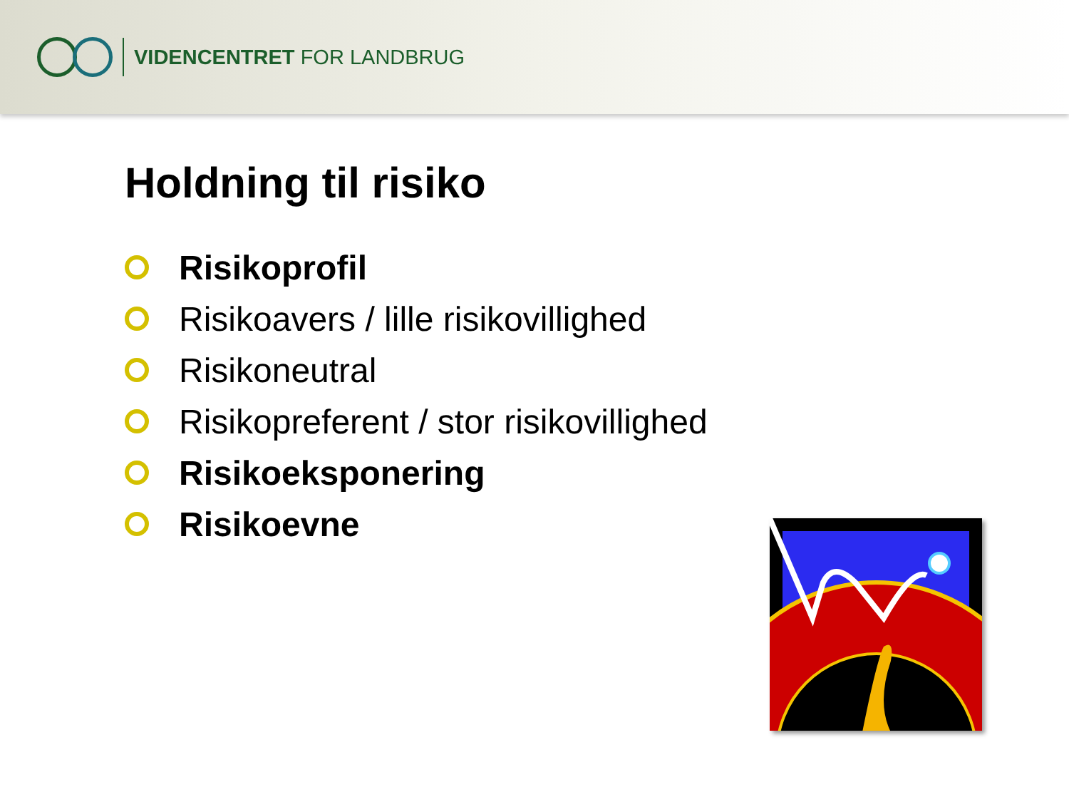VIDENCENTRET FOR LANDBRUG
Holdning til risiko
Risikoprofil
Risikoavers / lille risikovillighed
Risikoneutral
Risikopreferent / stor risikovillighed
Risikoeksponering
Risikoevne